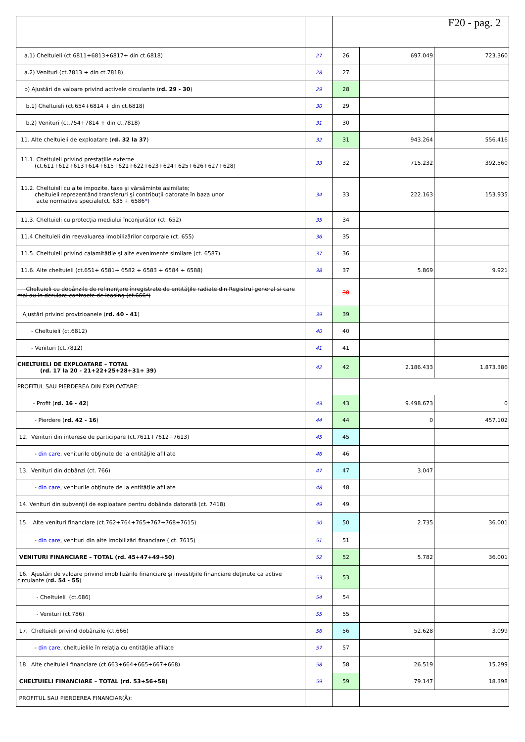| | | F20 - pag. 2 | | |
| a.1) Cheltuieli (ct.6811+6813+6817+ din ct.6818) | 27 | 26 | 697.049 | 723.360 |
| a.2) Venituri (ct.7813 + din ct.7818) | 28 | 27 | | |
| b) Ajustări de valoare privind activele circulante (r d. 29 - 30 ) | 29 | 28 | | |
| b.1) Cheltuieli (ct.654+6814 + din ct.6818) | 30 | 29 | | |
| b.2) Venituri (ct.754+7814 + din ct.7818) | 31 | 30 | | |
| 11. Alte cheltuieli de exploatare ( rd. 32 la 37 ) | 32 | 31 | 943.264 | 556.416 |
| 11.1. Cheltuieli privind prestaţiile externe (ct.611+612+613+614+615+621+622+623+624+625+626+627+628) | 33 | 32 | 715.232 | 392.560 |
| 11.2. Cheltuieli cu alte impozite, taxe şi vărsăminte asimilate; cheltuieli reprezentând transferuri şi contribuţii datorate în baza unor acte normative speciale(ct. 635 + 6586 * ) | 34 | 33 | 222.163 | 153.935 |
| 11.3. Cheltuieli cu protecţia mediului înconjurător (ct. 652) | 35 | 34 | | |
| 11.4 Cheltuieli din reevaluarea imobilizărilor corporale (ct. 655) | 36 | 35 | | |
| 11.5. Cheltuieli privind calamităţile şi alte evenimente similare (ct. 6587) | 37 | 36 | | |
| 11.6. Alte cheltuieli (ct.651+ 6581+ 6582 + 6583 + 6584 + 6588) | 38 | 37 | 5.869 | 9.921 |
| Cheltuieli cu dobânzile de refinanţare înregistrate de entităţile radiate din Registrul general si care mai au in derulare contracte de leasing (ct.666*) | | 38 | | |
| Ajustări privind provizioanele ( rd. 40 - 41 ) | 39 | 39 | | |
| - Cheltuieli (ct.6812) | 40 | 40 | | |
| - Venituri (ct.7812) | 41 | 41 | | |
| CHELTUIELI DE EXPLOATARE – TOTAL (rd. 17 la 20 - 21+22+25+28+31+ 39) | 42 | 42 | 2.186.433 | 1.873.386 |
| PROFITUL SAU PIERDEREA DIN EXPLOATARE: | | | | |
| - Profit ( rd. 16 - 42 ) | 43 | 43 | 9.498.673 | 0 |
| - Pierdere ( rd. 42 - 16 ) | 44 | 44 | 0 | 457.102 |
| 12. Venituri din interese de participare (ct.7611+7612+7613) | 45 | 45 | | |
| - din care , veniturile obţinute de la entităţile afiliate | 46 | 46 | | |
| 13. Venituri din dobânzi (ct. 766) | 47 | 47 | 3.047 | |
| - din care , veniturile obţinute de la entităţile afiliate | 48 | 48 | | |
| 14. Venituri din subvenţii de exploatare pentru dobânda datorată (ct. 7418) | 49 | 49 | | |
| 15. Alte venituri financiare (ct.762+764+765+767+768+7615) | 50 | 50 | 2.735 | 36.001 |
| - din care , venituri din alte imobilizări financiare ( ct. 7615) | 51 | 51 | | |
| VENITURI FINANCIARE – TOTAL (rd. 45+47+49+50) | 52 | 52 | 5.782 | 36.001 |
| 16. Ajustări de valoare privind imobilizările financiare şi investiţiile financiare deţinute ca active circulante (r d. 54 - 55 ) | 53 | 53 | | |
| - Cheltuieli (ct.686) | 54 | 54 | | |
| - Venituri (ct.786) | 55 | 55 | | |
| 17. Cheltuieli privind dobânzile (ct.666) | 56 | 56 | 52.628 | 3.099 |
| - din care , cheltuielile în relaţia cu entităţile afiliate | 57 | 57 | | |
| 18. Alte cheltuieli financiare (ct.663+664+665+667+668) | 58 | 58 | 26.519 | 15.299 |
| CHELTUIELI FINANCIARE – TOTAL (rd. 53+56+58) | 59 | 59 | 79.147 | 18.398 |
| PROFITUL SAU PIERDEREA FINANCIAR(Ă): | | | | |